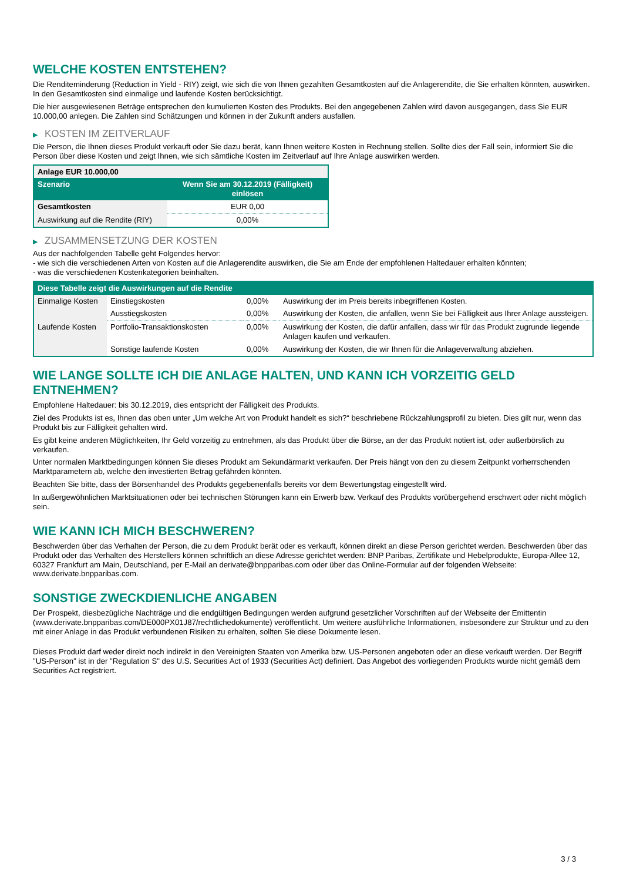WELCHE KOSTEN ENTSTEHEN?
Die Renditeminderung (Reduction in Yield - RIY) zeigt, wie sich die von Ihnen gezahlten Gesamtkosten auf die Anlagerendite, die Sie erhalten könnten, auswirken. In den Gesamtkosten sind einmalige und laufende Kosten berücksichtigt.
Die hier ausgewiesenen Beträge entsprechen den kumulierten Kosten des Produkts. Bei den angegebenen Zahlen wird davon ausgegangen, dass Sie EUR 10.000,00 anlegen. Die Zahlen sind Schätzungen und können in der Zukunft anders ausfallen.
▶ KOSTEN IM ZEITVERLAUF
Die Person, die Ihnen dieses Produkt verkauft oder Sie dazu berät, kann Ihnen weitere Kosten in Rechnung stellen. Sollte dies der Fall sein, informiert Sie die Person über diese Kosten und zeigt Ihnen, wie sich sämtliche Kosten im Zeitverlauf auf Ihre Anlage auswirken werden.
| Anlage EUR 10.000,00 | |
| --- | --- |
| Szenario | Wenn Sie am 30.12.2019 (Fälligkeit) einlösen |
| Gesamtkosten | EUR 0,00 |
| Auswirkung auf die Rendite (RIY) | 0,00% |
▶ ZUSAMMENSETZUNG DER KOSTEN
Aus der nachfolgenden Tabelle geht Folgendes hervor:
- wie sich die verschiedenen Arten von Kosten auf die Anlagerendite auswirken, die Sie am Ende der empfohlenen Haltedauer erhalten könnten;
- was die verschiedenen Kostenkategorien beinhalten.
| Diese Tabelle zeigt die Auswirkungen auf die Rendite | | | |
| --- | --- | --- | --- |
| Einmalige Kosten | Einstiegskosten | 0,00% | Auswirkung der im Preis bereits inbegriffenen Kosten. |
| | Ausstiegskosten | 0,00% | Auswirkung der Kosten, die anfallen, wenn Sie bei Fälligkeit aus Ihrer Anlage aussteigen. |
| Laufende Kosten | Portfolio-Transaktionskosten | 0,00% | Auswirkung der Kosten, die dafür anfallen, dass wir für das Produkt zugrunde liegende Anlagen kaufen und verkaufen. |
| | Sonstige laufende Kosten | 0,00% | Auswirkung der Kosten, die wir Ihnen für die Anlageverwaltung abziehen. |
WIE LANGE SOLLTE ICH DIE ANLAGE HALTEN, UND KANN ICH VORZEITIG GELD ENTNEHMEN?
Empfohlene Haltedauer: bis 30.12.2019, dies entspricht der Fälligkeit des Produkts.
Ziel des Produkts ist es, Ihnen das oben unter „Um welche Art von Produkt handelt es sich?“ beschriebene Rückzahlungsprofil zu bieten. Dies gilt nur, wenn das Produkt bis zur Fälligkeit gehalten wird.
Es gibt keine anderen Möglichkeiten, Ihr Geld vorzeitig zu entnehmen, als das Produkt über die Börse, an der das Produkt notiert ist, oder außerbörslich zu verkaufen.
Unter normalen Marktbedingungen können Sie dieses Produkt am Sekundärmarkt verkaufen. Der Preis hängt von den zu diesem Zeitpunkt vorherrschenden Marktparametern ab, welche den investierten Betrag gefährden könnten.
Beachten Sie bitte, dass der Börsenhandel des Produkts gegebenenfalls bereits vor dem Bewertungstag eingestellt wird.
In außergewöhnlichen Marktsituationen oder bei technischen Störungen kann ein Erwerb bzw. Verkauf des Produkts vorübergehend erschwert oder nicht möglich sein.
WIE KANN ICH MICH BESCHWEREN?
Beschwerden über das Verhalten der Person, die zu dem Produkt berät oder es verkauft, können direkt an diese Person gerichtet werden. Beschwerden über das Produkt oder das Verhalten des Herstellers können schriftlich an diese Adresse gerichtet werden: BNP Paribas, Zertifikate und Hebelprodukte, Europa-Allee 12, 60327 Frankfurt am Main, Deutschland, per E-Mail an derivate@bnpparibas.com oder über das Online-Formular auf der folgenden Webseite: www.derivate.bnpparibas.com.
SONSTIGE ZWECKDIENLICHE ANGABEN
Der Prospekt, diesbezügliche Nachträge und die endgültigen Bedingungen werden aufgrund gesetzlicher Vorschriften auf der Webseite der Emittentin (www.derivate.bnpparibas.com/DE000PX01J87/rechtlichedokumente) veröffentlicht. Um weitere ausführliche Informationen, insbesondere zur Struktur und zu den mit einer Anlage in das Produkt verbundenen Risiken zu erhalten, sollten Sie diese Dokumente lesen.
Dieses Produkt darf weder direkt noch indirekt in den Vereinigten Staaten von Amerika bzw. US-Personen angeboten oder an diese verkauft werden. Der Begriff "US-Person" ist in der "Regulation S" des U.S. Securities Act of 1933 (Securities Act) definiert. Das Angebot des vorliegenden Produkts wurde nicht gemäß dem Securities Act registriert.
3 / 3